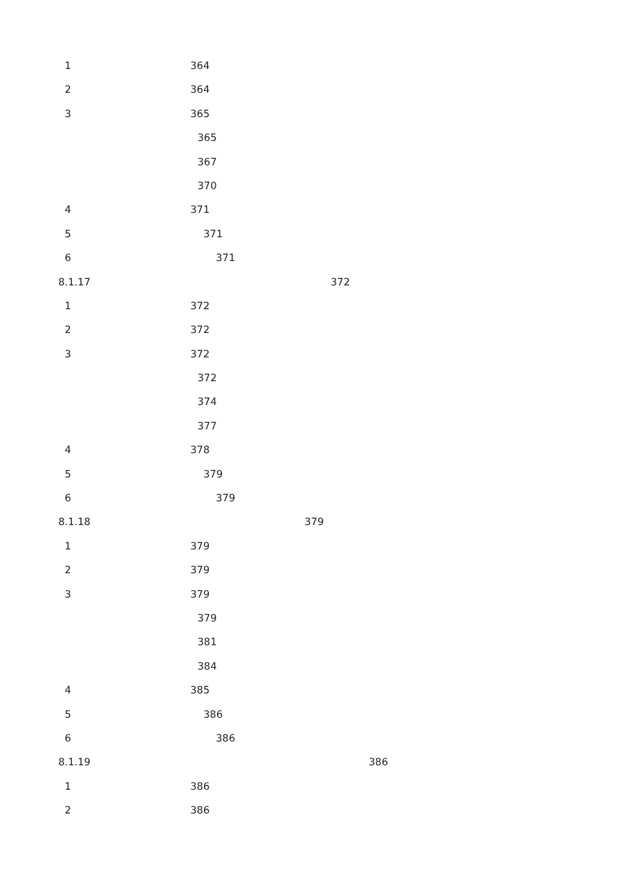1 364
2 364
3 365
365
367
370
4 371
5 371
6 371
8.1.17 372
1 372
2 372
3 372
372
374
377
4 378
5 379
6 379
8.1.18 379
1 379
2 379
3 379
379
381
384
4 385
5 386
6 386
8.1.19 386
1 386
2 386